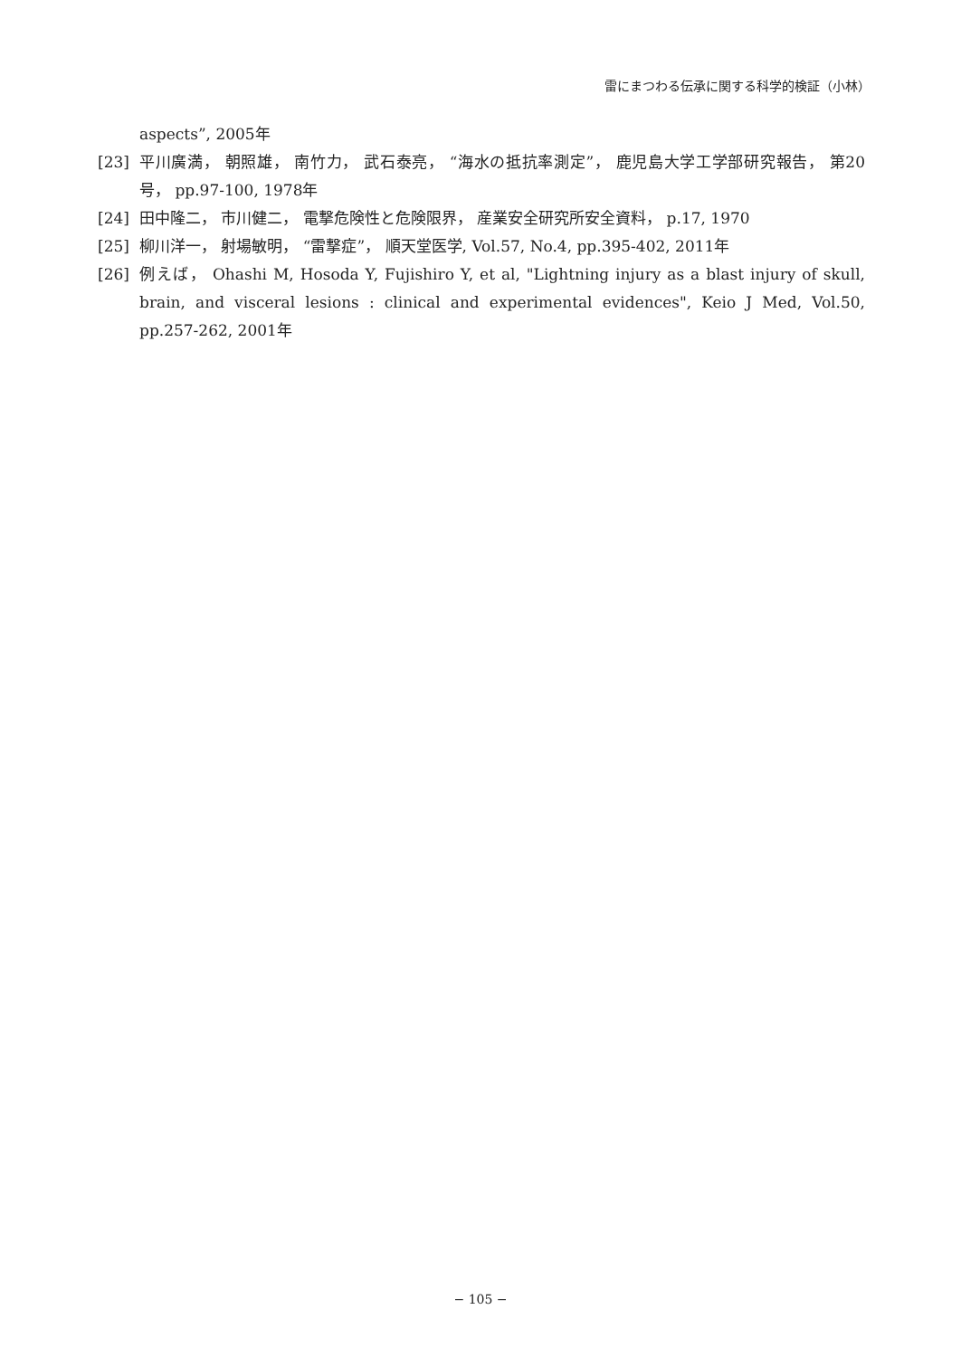雷にまつわる伝承に関する科学的検証（小林）
aspects”, 2005年
[23] 平川廣満， 朝照雄， 南竹力， 武石泰亮， “海水の抵抗率測定”， 鹿児島大学工学部研究報告， 第20号， pp.97-100, 1978年
[24] 田中隆二， 市川健二， 電撃危険性と危険限界， 産業安全研究所安全資料， p.17, 1970
[25] 柳川洋一， 射場敏明， “雷撃症”， 順天堂医学, Vol.57, No.4, pp.395-402, 2011年
[26] 例えば， Ohashi M, Hosoda Y, Fujishiro Y, et al, "Lightning injury as a blast injury of skull, brain, and visceral lesions : clinical and experimental evidences", Keio J Med, Vol.50, pp.257-262, 2001年
− 105 −